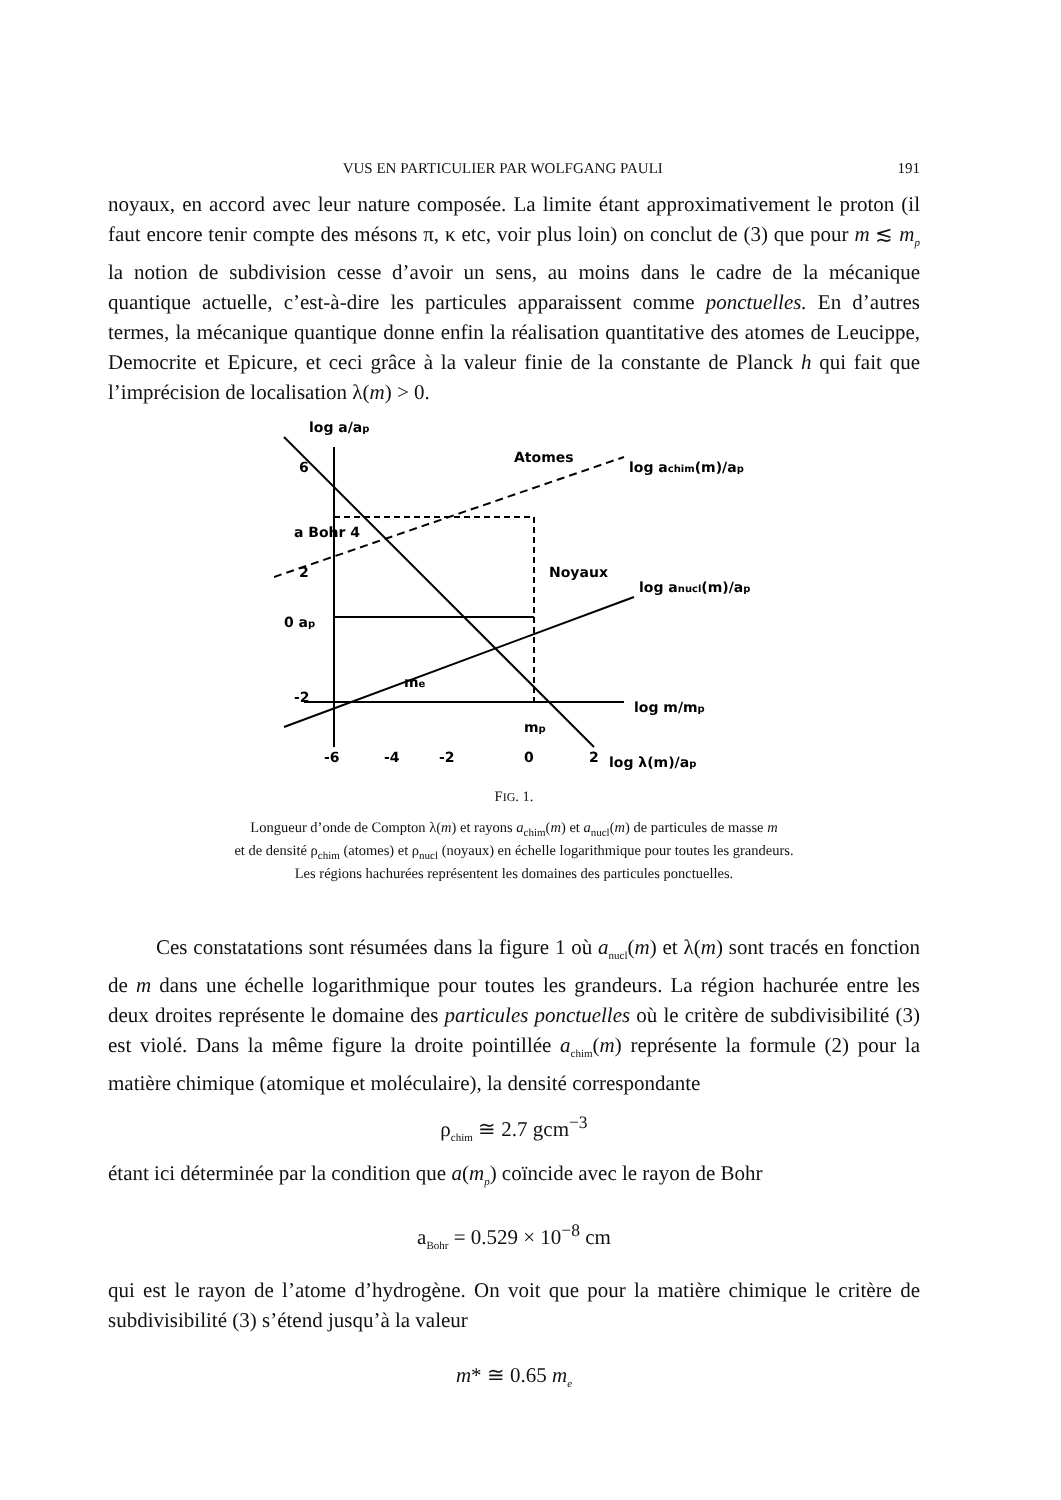VUS EN PARTICULIER PAR WOLFGANG PAULI 191
noyaux, en accord avec leur nature composée. La limite étant approximativement le proton (il faut encore tenir compte des mésons π, κ etc, voir plus loin) on conclut de (3) que pour m ≲ m<sub>p</sub> la notion de subdivision cesse d’avoir un sens, au moins dans le cadre de la mécanique quantique actuelle, c’est-à-dire les particules apparaissent comme ponctuelles. En d’autres termes, la mécanique quantique donne enfin la réalisation quantitative des atomes de Leucippe, Democrite et Epicure, et ceci grâce à la valeur finie de la constante de Planck h qui fait que l’imprécision de localisation λ(m) > 0.
log a/ap
6
a Bohr 4
2
0 ap
-2
-6
-4
-2
0
2
mp
me
Atomes
Noyaux
log achim(m)/ap
log anucl(m)/ap
log m/mp
log λ(m)/ap
FIG. 1.
Longueur d’onde de Compton λ(m) et rayons a<sub>chim</sub>(m) et a<sub>nucl</sub>(m) de particules de masse m
et de densité ρ<sub>chim</sub> (atomes) et ρ<sub>nucl</sub> (noyaux) en échelle logarithmique pour toutes les grandeurs.
Les régions hachurées représentent les domaines des particules ponctuelles.
Ces constatations sont résumées dans la figure 1 où a<sub>nucl</sub>(m) et λ(m) sont tracés en fonction de m dans une échelle logarithmique pour toutes les grandeurs. La région hachurée entre les deux droites représente le domaine des particules ponctuelles où le critère de subdivisibilité (3) est violé. Dans la même figure la droite pointillée a<sub>chim</sub>(m) représente la formule (2) pour la matière chimique (atomique et moléculaire), la densité correspondante
ρ<sub>chim</sub> ≅ 2.7 gcm<sup>−3</sup>
étant ici déterminée par la condition que a(m<sub>p</sub>) coïncide avec le rayon de Bohr
a<sub>Bohr</sub> = 0.529 × 10<sup>−8</sup> cm
qui est le rayon de l’atome d’hydrogène. On voit que pour la matière chimique le critère de subdivisibilité (3) s’étend jusqu’à la valeur
m* ≅ 0.65 m<sub>e</sub>